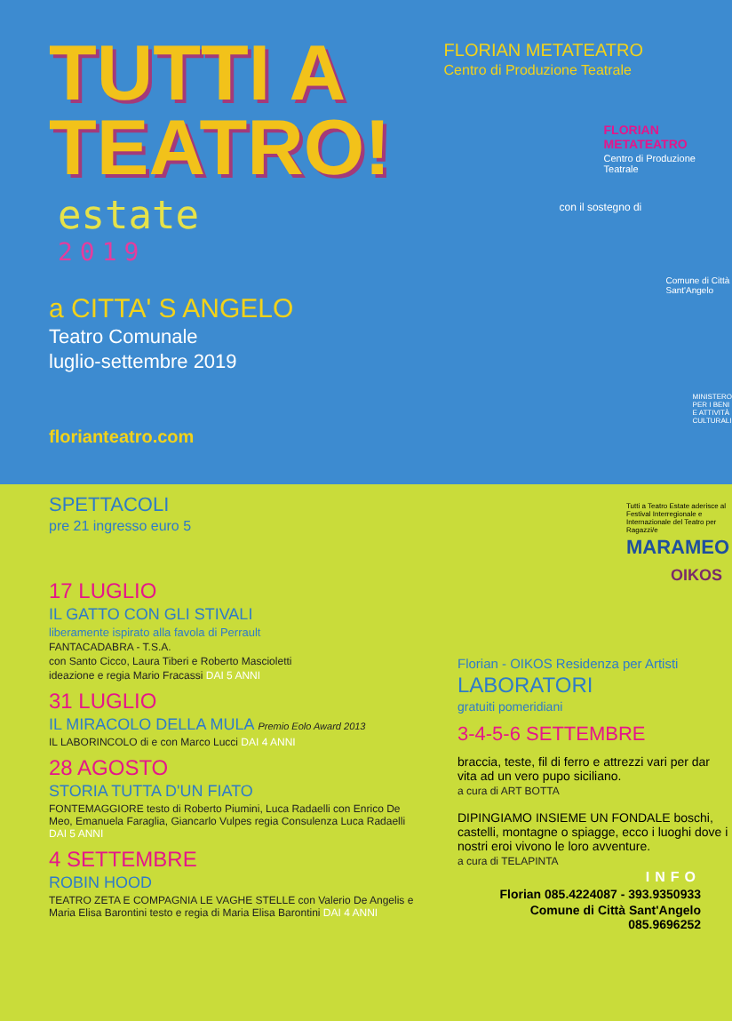TUTTI A
TEATRO!
estate
2019
a CITTA' S ANGELO
Teatro Comunale
luglio-settembre 2019
florianteatro.com
FLORIAN METATEATRO
Centro di Produzione Teatrale
FLORIAN METATEATRO
Centro di Produzione Teatrale
con il sostegno di
Comune di Città Sant'Angelo
MINISTERO PER I BENI E ATTIVITÀ CULTURALI
SPETTACOLI
pre 21 ingresso euro 5
17 LUGLIO
IL GATTO CON GLI STIVALI
liberamente ispirato alla favola di Perrault
FANTACADABRA - T.S.A.
con Santo Cicco, Laura Tiberi e Roberto Mascioletti
ideazione e regia Mario Fracassi DAI 5 ANNI
31 LUGLIO
IL MIRACOLO DELLA MULA Premio Eolo Award 2013
IL LABORINCOLO di e con Marco Lucci DAI 4 ANNI
28 AGOSTO
STORIA TUTTA D'UN FIATO
FONTEMAGGIORE testo di Roberto Piumini, Luca Radaelli con Enrico De Meo, Emanuela Faraglia, Giancarlo Vulpes regia Consulenza Luca Radaelli DAI 5 ANNI
4 SETTEMBRE
ROBIN HOOD
TEATRO ZETA E COMPAGNIA LE VAGHE STELLE con Valerio De Angelis e Maria Elisa Barontini testo e regia di Maria Elisa Barontini DAI 4 ANNI
Tutti a Teatro Estate aderisce al Festival Interregionale e Internazionale del Teatro per Ragazzi/e
MARAMEO
OIKOS
Florian - OIKOS Residenza per Artisti
LABORATORI
gratuiti pomeridiani
3-4-5-6 SETTEMBRE
braccia, teste, fil di ferro e attrezzi vari per dar vita ad un vero pupo siciliano.
a cura di ART BOTTA
DIPINGIAMO INSIEME UN FONDALE boschi, castelli, montagne o spiagge, ecco i luoghi dove i nostri eroi vivono le loro avventure.
a cura di TELAPINTA
INFO
Florian 085.4224087 - 393.9350933
Comune di Città Sant'Angelo 085.9696252